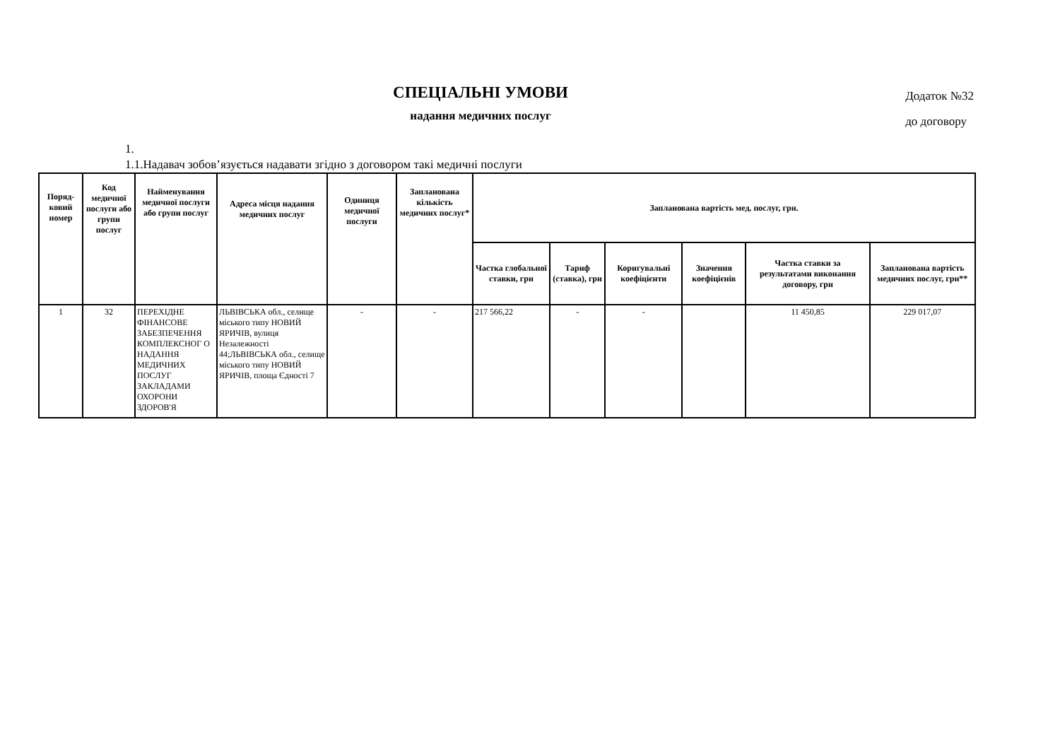СПЕЦІАЛЬНІ УМОВИ
надання медичних послуг
Додаток №32
до договору
1.
1.1.Надавач зобов’язується надавати згідно з договором такі медичні послуги
| Поряд-ковий номер | Код медичної послуги або групи послуг | Найменування медичної послуги або групи послуг | Адреса місця надання медичних послуг | Одиниця медичної послуги | Запланована кількість медичних послуг* | Запланована вартість мед. послуг, грн. | | | | | |
| --- | --- | --- | --- | --- | --- | --- | --- | --- | --- | --- | --- |
| | | | | | | Частка глобальної ставки, грн | Тариф (ставка), грн | Коригувальні коефіцієнти | Значення коефіцієнів | Частка ставки за результатами виконання договору, грн | Запланована вартість медичних послуг, грн** |
| 1 | 32 | ПЕРЕХІДНЕ ФІНАНСОВЕ ЗАБЕЗПЕЧЕННЯ КОМПЛЕКСНОГ О НАДАННЯ МЕДИЧНИХ ПОСЛУГ ЗАКЛАДАМИ ОХОРОНИ ЗДОРОВ'Я | ЛЬВІВСЬКА обл., селище міського типу НОВИЙ ЯРИЧІВ, вулиця Незалежності 44;ЛЬВІВСЬКА обл., селище міського типу НОВИЙ ЯРИЧІВ, площа Єдності 7 | - | - | 217 566,22 | - | - | | 11 450,85 | 229 017,07 |